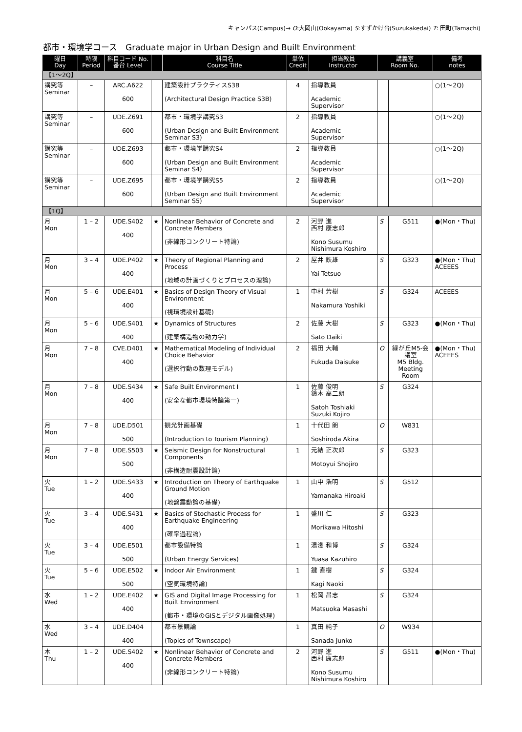キャンパス(Campus)→ O:大岡山(Ookayama) S:すずかけ台(Suzukakedai) T: 田町(Tamachi)
都市・環境学コース　Graduate major in Urban Design and Built Environment
| 曜日 Day | 時限 Period | 科目コード No. 番台 Level | | 科目名 Course Title | 単位 Credit | 担当教員 Instructor | 講義室 Room No. | | 備考 notes |
| --- | --- | --- | --- | --- | --- | --- | --- | --- | --- |
| 【1～2Q】 | | | | | | | | | |
| 講究等 Seminar | – | ARC.A622 600 | | 建築設計プラクティスS3B (Architectural Design Practice S3B) | 4 | 指導教員 Academic Supervisor | | | ○(1～2Q) |
| 講究等 Seminar | – | UDE.Z691 600 | | 都市・環境学講究S3 (Urban Design and Built Environment Seminar S3) | 2 | 指導教員 Academic Supervisor | | | ○(1～2Q) |
| 講究等 Seminar | – | UDE.Z693 600 | | 都市・環境学講究S4 (Urban Design and Built Environment Seminar S4) | 2 | 指導教員 Academic Supervisor | | | ○(1～2Q) |
| 講究等 Seminar | – | UDE.Z695 600 | | 都市・環境学講究S5 (Urban Design and Built Environment Seminar S5) | 2 | 指導教員 Academic Supervisor | | | ○(1～2Q) |
| 【1Q】 | | | | | | | | | |
| 月 Mon | 1 – 2 | UDE.S402 400 | ★ | Nonlinear Behavior of Concrete and Concrete Members (非線形コンクリート特論) | 2 | 河野 進 西村 康志郎 Kono Susumu Nishimura Koshiro | S | G511 | ●(Mon・Thu) |
| 月 Mon | 3 – 4 | UDE.P402 400 | ★ | Theory of Regional Planning and Process (地域の計画づくりとプロセスの理論) | 2 | 屋井 鉄雄 Yai Tetsuo | S | G323 | ●(Mon・Thu) ACEEES |
| 月 Mon | 5 – 6 | UDE.E401 400 | ★ | Basics of Design Theory of Visual Environment (視環境設計基礎) | 1 | 中村 芳樹 Nakamura Yoshiki | S | G324 | ACEEES |
| 月 Mon | 5 – 6 | UDE.S401 400 | ★ | Dynamics of Structures (建築構造物の動力学) | 2 | 佐藤 大樹 Sato Daiki | S | G323 | ●(Mon・Thu) |
| 月 Mon | 7 – 8 | CVE.D401 400 | ★ | Mathematical Modeling of Individual Choice Behavior (選択行動の数理モデル) | 2 | 福田 大輔 Fukuda Daisuke | O | 緑が丘M5-会議室 M5 Bldg. Meeting Room | ●(Mon・Thu) ACEEES |
| 月 Mon | 7 – 8 | UDE.S434 400 | ★ | Safe Built Environment I (安全な都市環境特論第一) | 1 | 佐藤 俊明 鈴木 高二朗 Satoh Toshiaki Suzuki Kojiro | S | G324 | |
| 月 Mon | 7 – 8 | UDE.D501 500 | | 観光計画基礎 (Introduction to Tourism Planning) | 1 | 十代田 朗 Soshiroda Akira | O | W831 | |
| 月 Mon | 7 – 8 | UDE.S503 500 | ★ | Seismic Design for Nonstructural Components (非構造耐震設計論) | 1 | 元結 正次郎 Motoyui Shojiro | S | G323 | |
| 火 Tue | 1 – 2 | UDE.S433 400 | ★ | Introduction on Theory of Earthquake Ground Motion (地盤震動論の基礎) | 1 | 山中 浩明 Yamanaka Hiroaki | S | G512 | |
| 火 Tue | 3 – 4 | UDE.S431 400 | ★ | Basics of Stochastic Process for Earthquake Engineering (確率過程論) | 1 | 盛川 仁 Morikawa Hitoshi | S | G323 | |
| 火 Tue | 3 – 4 | UDE.E501 500 | | 都市設備特論 (Urban Energy Services) | 1 | 湯淺 和博 Yuasa Kazuhiro | S | G324 | |
| 火 Tue | 5 – 6 | UDE.E502 500 | ★ | Indoor Air Environment (空気環境特論) | 1 | 鍵 直樹 Kagi Naoki | S | G324 | |
| 水 Wed | 1 – 2 | UDE.E402 400 | ★ | GIS and Digital Image Processing for Built Environment (都市・環境のGISとデジタル画像処理) | 1 | 松岡 昌志 Matsuoka Masashi | S | G324 | |
| 水 Wed | 3 – 4 | UDE.D404 400 | | 都市景観論 (Topics of Townscape) | 1 | 真田 純子 Sanada Junko | O | W934 | |
| 木 Thu | 1 – 2 | UDE.S402 400 | ★ | Nonlinear Behavior of Concrete and Concrete Members (非線形コンクリート特論) | 2 | 河野 進 西村 康志郎 Kono Susumu Nishimura Koshiro | S | G511 | ●(Mon・Thu) |